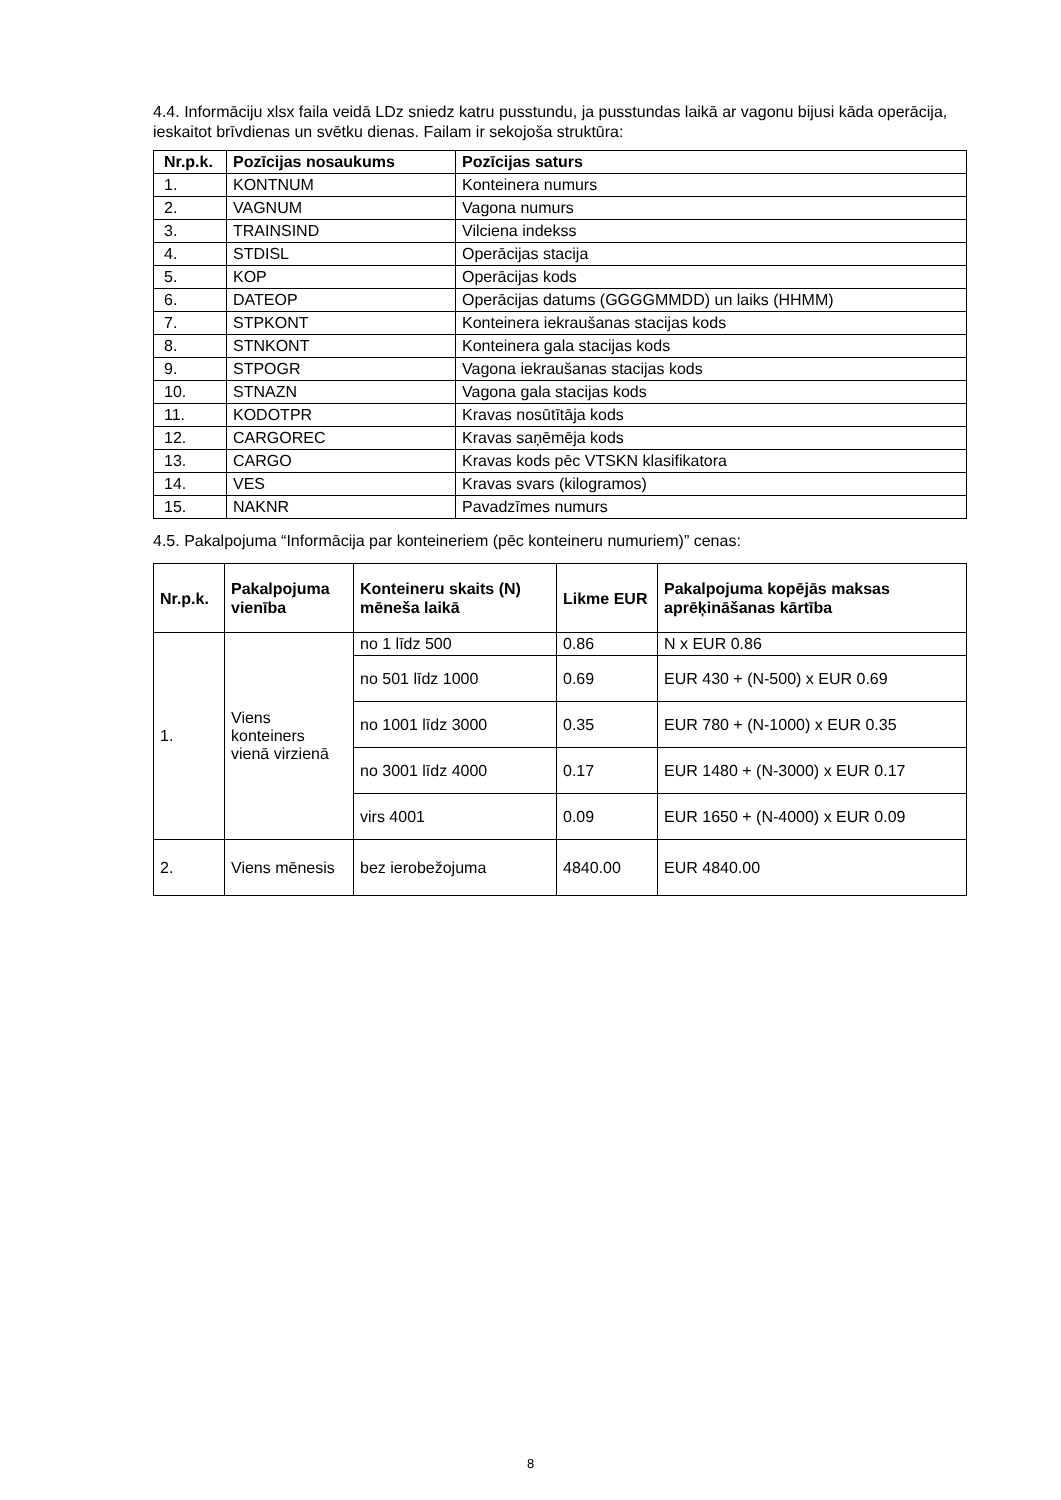4.4. Informāciju xlsx faila veidā LDz sniedz katru pusstundu, ja pusstundas laikā ar vagonu bijusi kāda operācija, ieskaitot brīvdienas un svētku dienas. Failam ir sekojoša struktūra:
| Nr.p.k. | Pozīcijas nosaukums | Pozīcijas saturs |
| --- | --- | --- |
| 1. | KONTNUM | Konteinera numurs |
| 2. | VAGNUM | Vagona numurs |
| 3. | TRAINSIND | Vilciena indekss |
| 4. | STDISL | Operācijas stacija |
| 5. | KOP | Operācijas kods |
| 6. | DATEOP | Operācijas datums (GGGGMMDD) un laiks (HHMM) |
| 7. | STPKONT | Konteinera iekraušanas stacijas kods |
| 8. | STNKONT | Konteinera gala stacijas kods |
| 9. | STPOGR | Vagona iekraušanas stacijas kods |
| 10. | STNAZN | Vagona gala stacijas kods |
| 11. | KODOTPR | Kravas nosūtītāja kods |
| 12. | CARGOREC | Kravas saņēmēja kods |
| 13. | CARGO | Kravas kods pēc VTSKN klasifikatora |
| 14. | VES | Kravas svars (kilogramos) |
| 15. | NAKNR | Pavadzīmes numurs |
4.5. Pakalpojuma “Informācija par konteineriem (pēc konteineru numuriem)” cenas:
| Nr.p.k. | Pakalpojuma vienība | Konteineru skaits (N) mēneša laikā | Likme EUR | Pakalpojuma kopējās maksas aprēķināšanas kārtība |
| --- | --- | --- | --- | --- |
| 1. | Viens konteiners vienā virzienā | no 1 līdz 500 | 0.86 | N x EUR 0.86 |
| | | no 501 līdz 1000 | 0.69 | EUR 430 + (N-500) x EUR 0.69 |
| | | no 1001 līdz 3000 | 0.35 | EUR 780 + (N-1000) x EUR 0.35 |
| | | no 3001 līdz 4000 | 0.17 | EUR 1480 + (N-3000) x EUR 0.17 |
| | | virs 4001 | 0.09 | EUR 1650 + (N-4000) x EUR 0.09 |
| 2. | Viens mēnesis | bez ierobežojuma | 4840.00 | EUR 4840.00 |
8